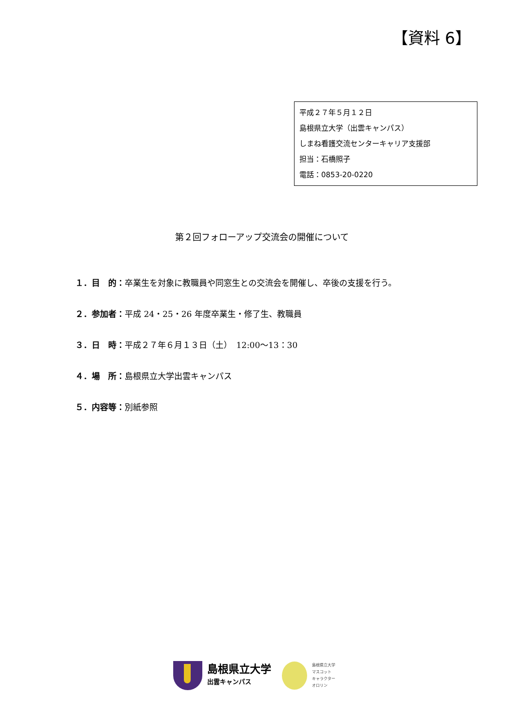【資料 6】
平成２７年５月１２日
島根県立大学（出雲キャンパス）
しまね看護交流センターキャリア支援部
担当：石橋照子
電話：0853-20-0220
第２回フォローアップ交流会の開催について
１．目　的：卒業生を対象に教職員や同窓生との交流会を開催し、卒後の支援を行う。
２．参加者：平成 24・25・26 年度卒業生・修了生、教職員
３．日　時：平成２７年６月１３日（土）　12:00～13：30
４．場　所：島根県立大学出雲キャンパス
５．内容等：別紙参照
島根県立大学
出雲キャンパス
島根県立大学
マスコット
キャラクター
オロリン